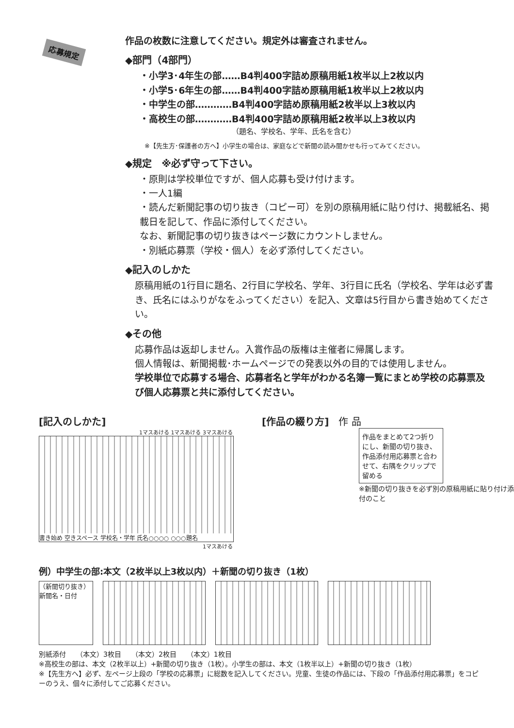応募規定
作品の枚数に注意してください。規定外は審査されません。
◆部門（4部門）
・小学3･4年生の部……B4判400字詰め原稿用紙1枚半以上2枚以内
・小学5･6年生の部……B4判400字詰め原稿用紙1枚半以上2枚以内
・中学生の部…………B4判400字詰め原稿用紙2枚半以上3枚以内
・高校生の部…………B4判400字詰め原稿用紙2枚半以上3枚以内
（題名、学校名、学年、氏名を含む）
※【先生方･保護者の方へ】小学生の場合は、家庭などで新聞の読み聞かせも行ってみてください。
◆規定　※必ず守って下さい。
・原則は学校単位ですが、個人応募も受け付けます。
・一人1編
・読んだ新聞記事の切り抜き（コピー可）を別の原稿用紙に貼り付け、掲載紙名、掲載日を記して、作品に添付してください。
なお、新聞記事の切り抜きはページ数にカウントしません。
・別紙応募票（学校・個人）を必ず添付してください。
◆記入のしかた
原稿用紙の1行目に題名、2行目に学校名、学年、3行目に氏名（学校名、学年は必ず書き、氏名にはふりがなをふってください）を記入、文章は5行目から書き始めてください。
◆その他
応募作品は返却しません。入賞作品の版権は主催者に帰属します。
個人情報は、新聞掲載･ホームページでの発表以外の目的では使用しません。
学校単位で応募する場合、応募者名と学年がわかる名簿一覧にまとめ学校の応募票及び個人応募票と共に添付してください。
[記入のしかた]
1マスあける 1マスあける 3マスあける
書き始め 空きスペース 学校名・学年 氏名○○○○ ○○○題名
1マスあける
[作品の綴り方]　作 品
作品をまとめて2つ折りにし、新聞の切り抜き、作品添付用応募票と合わせて、右隅をクリップで留める
※新聞の切り抜きを必ず別の原稿用紙に貼り付け添付のこと
例）中学生の部:本文（2枚半以上3枚以内）＋新聞の切り抜き（1枚）
（新聞切り抜き）
新聞名・日付
別紙添付　　（本文）3枚目　　（本文）2枚目　　（本文）1枚目
※高校生の部は、本文（2枚半以上）+新聞の切り抜き（1枚）。小学生の部は、本文（1枚半以上）+新聞の切り抜き（1枚）
※【先生方へ】必ず、左ページ上段の「学校の応募票」に総数を記入してください。児童、生徒の作品には、下段の「作品添付用応募票」をコピーのうえ、個々に添付してご応募ください。